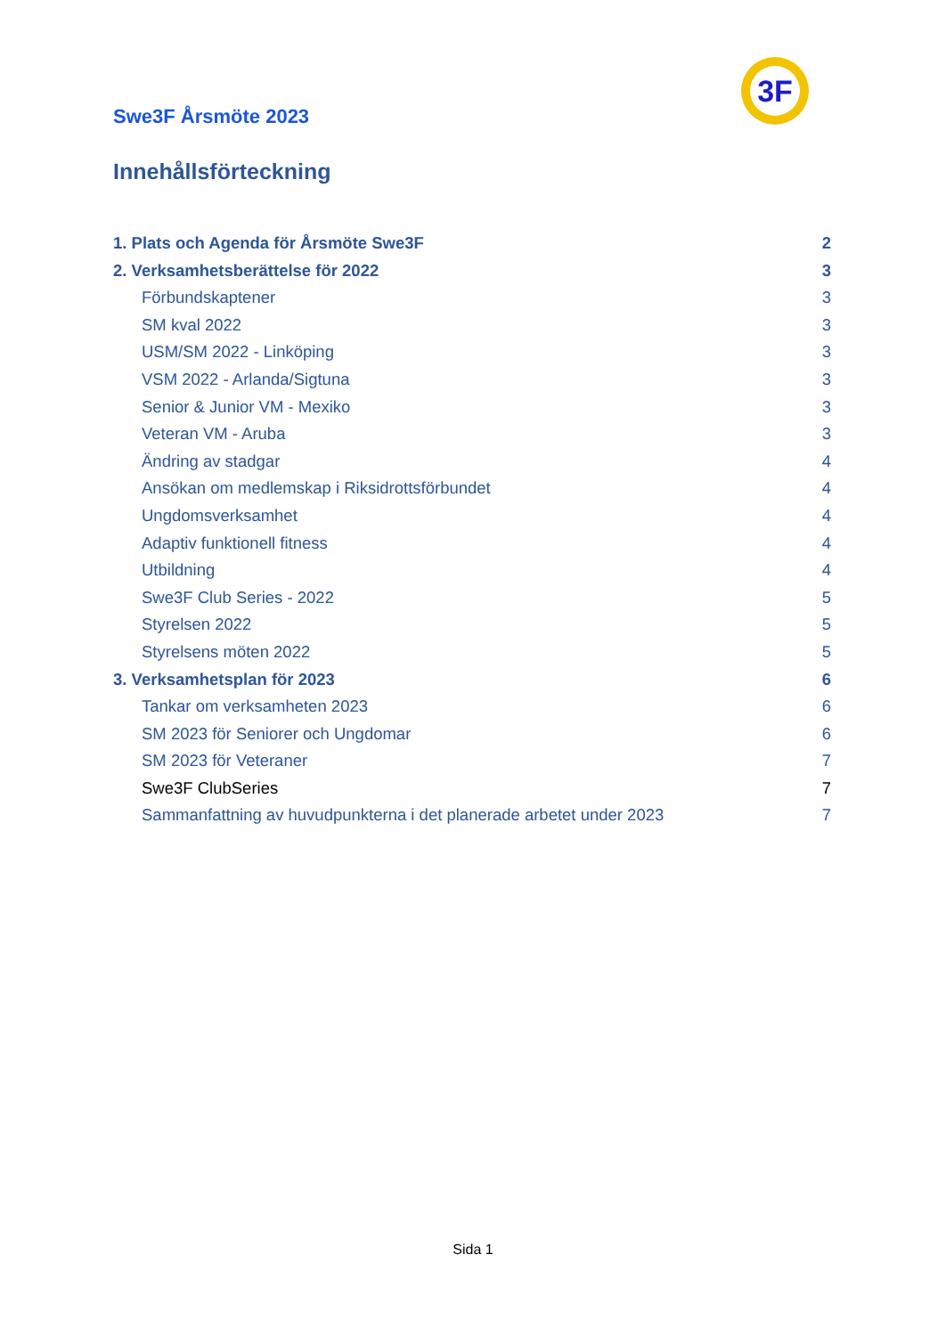3F
Swe3F Årsmöte 2023
Innehållsförteckning
1. Plats och Agenda för Årsmöte Swe3F 2
2. Verksamhetsberättelse för 2022 3
Förbundskaptener 3
SM kval 2022 3
USM/SM 2022 - Linköping 3
VSM 2022 - Arlanda/Sigtuna 3
Senior & Junior VM - Mexiko 3
Veteran VM - Aruba 3
Ändring av stadgar 4
Ansökan om medlemskap i Riksidrottsförbundet 4
Ungdomsverksamhet 4
Adaptiv funktionell fitness 4
Utbildning 4
Swe3F Club Series - 2022 5
Styrelsen 2022 5
Styrelsens möten 2022 5
3. Verksamhetsplan för 2023 6
Tankar om verksamheten 2023 6
SM 2023 för Seniorer och Ungdomar 6
SM 2023 för Veteraner 7
Swe3F ClubSeries 7
Sammanfattning av huvudpunkterna i det planerade arbetet under 2023 7
Sida 1